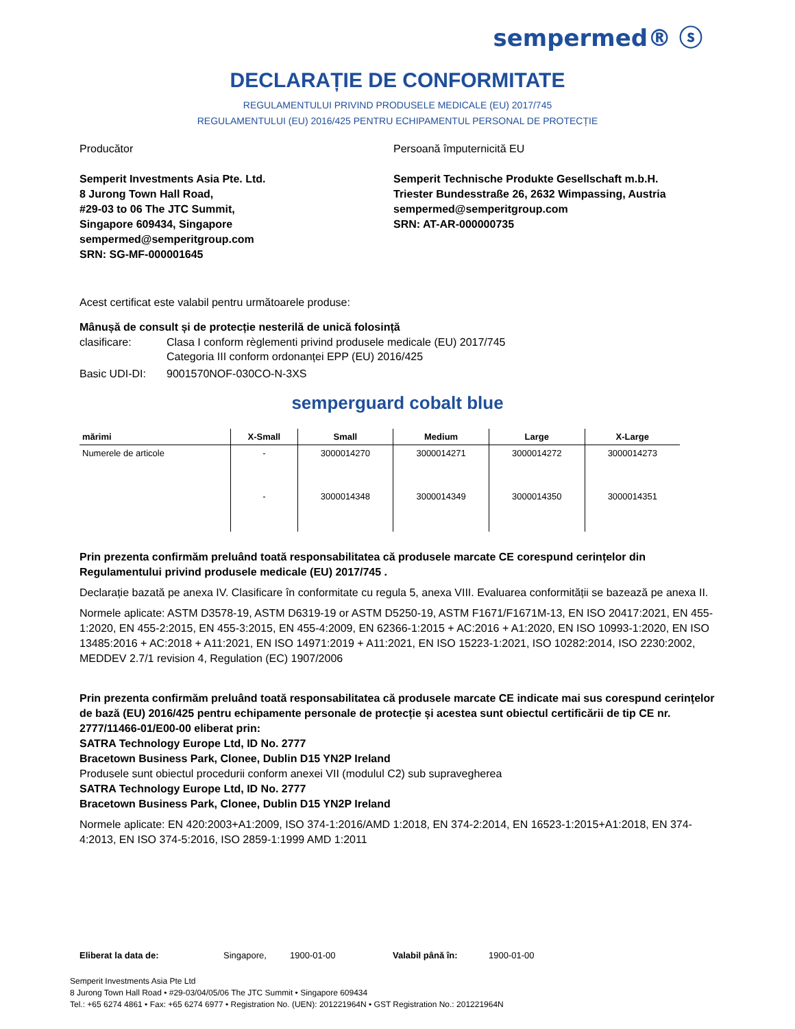sempermed® ⓢ
DECLARAȚIE DE CONFORMITATE
REGULAMENTULUI PRIVIND PRODUSELE MEDICALE (EU) 2017/745
REGULAMENTULUI (EU) 2016/425 PENTRU ECHIPAMENTUL PERSONAL DE PROTECȚIE
Producător
Semperit Investments Asia Pte. Ltd.
8 Jurong Town Hall Road,
#29-03 to 06 The JTC Summit,
Singapore 609434, Singapore
sempermed@semperitgroup.com
SRN: SG-MF-000001645
Persoană împuternicită EU
Semperit Technische Produkte Gesellschaft m.b.H.
Triester Bundesstraße 26, 2632 Wimpassing, Austria
sempermed@semperitgroup.com
SRN: AT-AR-000000735
Acest certificat este valabil pentru următoarele produse:
Mânușă de consult și de protecție nesterilă de unică folosință
clasificare: Clasa I conform règlementi privind produsele medicale (EU) 2017/745
Categoria III conform ordonanței EPP (EU) 2016/425
Basic UDI-DI: 9001570NOF-030CO-N-3XS
semperguard cobalt blue
| mărimi | X-Small | Small | Medium | Large | X-Large |
| --- | --- | --- | --- | --- | --- |
| Numerele de articole | - | 3000014270 | 3000014271 | 3000014272 | 3000014273 |
| | - | 3000014348 | 3000014349 | 3000014350 | 3000014351 |
Prin prezenta confirmăm preluând toată responsabilitatea că produsele marcate CE corespund cerințelor din Regulamentului privind produsele medicale (EU) 2017/745 .
Declarație bazată pe anexa IV. Clasificare în conformitate cu regula 5, anexa VIII. Evaluarea conformității se bazează pe anexa II.
Normele aplicate: ASTM D3578-19, ASTM D6319-19 or ASTM D5250-19, ASTM F1671/F1671M-13, EN ISO 20417:2021, EN 455-1:2020, EN 455-2:2015, EN 455-3:2015, EN 455-4:2009, EN 62366-1:2015 + AC:2016 + A1:2020, EN ISO 10993-1:2020, EN ISO 13485:2016 + AC:2018 + A11:2021, EN ISO 14971:2019 + A11:2021, EN ISO 15223-1:2021, ISO 10282:2014, ISO 2230:2002, MEDDEV 2.7/1 revision 4, Regulation (EC) 1907/2006
Prin prezenta confirmăm preluând toată responsabilitatea că produsele marcate CE indicate mai sus corespund cerințelor de bază (EU) 2016/425 pentru echipamente personale de protecție și acestea sunt obiectul certificării de tip CE nr. 2777/11466-01/E00-00 eliberat prin:
SATRA Technology Europe Ltd, ID No. 2777
Bracetown Business Park, Clonee, Dublin D15 YN2P Ireland
Produsele sunt obiectul procedurii conform anexei VII (modulul C2) sub supravegherea
SATRA Technology Europe Ltd, ID No. 2777
Bracetown Business Park, Clonee, Dublin D15 YN2P Ireland
Normele aplicate: EN 420:2003+A1:2009, ISO 374-1:2016/AMD 1:2018, EN 374-2:2014, EN 16523-1:2015+A1:2018, EN 374-4:2013, EN ISO 374-5:2016, ISO 2859-1:1999 AMD 1:2011
Eliberat la data de: Singapore, 1900-01-00 Valabil până în: 1900-01-00
Semperit Investments Asia Pte Ltd
8 Jurong Town Hall Road • #29-03/04/05/06 The JTC Summit • Singapore 609434
Tel.: +65 6274 4861 • Fax: +65 6274 6977 • Registration No. (UEN): 201221964N • GST Registration No.: 201221964N